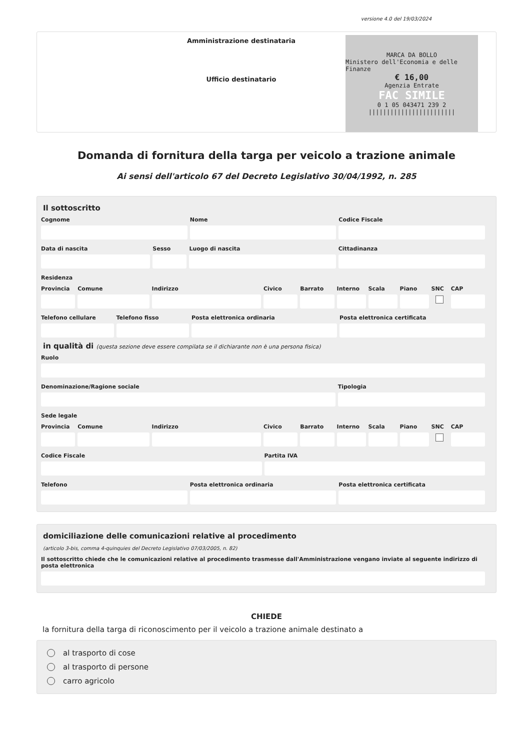versione 4.0 del 19/03/2024
Amministrazione destinataria
Ufficio destinatario
MARCA DA BOLLO
Ministero dell'Economia e delle Finanze
€ 16,00
Agenzia Entrate
FAC SIMILE
0 1 05 043471 239 2
||||||||||||||||||||||||
Domanda di fornitura della targa per veicolo a trazione animale
Ai sensi dell'articolo 67 del Decreto Legislativo 30/04/1992, n. 285
Il sottoscritto
Cognome Nome Codice Fiscale
Data di nascita Sesso Luogo di nascita Cittadinanza
Residenza
Provincia Comune Indirizzo Civico Barrato Interno Scala Piano SNC CAP
Telefono cellulare Telefono fisso Posta elettronica ordinaria Posta elettronica certificata
in qualità di (questa sezione deve essere compilata se il dichiarante non è una persona fisica)
Ruolo
Denominazione/Ragione sociale Tipologia
Sede legale
Provincia Comune Indirizzo Civico Barrato Interno Scala Piano SNC CAP
Codice Fiscale Partita IVA
Telefono Posta elettronica ordinaria Posta elettronica certificata
domiciliazione delle comunicazioni relative al procedimento
(articolo 3-bis, comma 4-quinquies del Decreto Legislativo 07/03/2005, n. 82)
Il sottoscritto chiede che le comunicazioni relative al procedimento trasmesse dall'Amministrazione vengano inviate al seguente indirizzo di posta elettronica
CHIEDE
la fornitura della targa di riconoscimento per il veicolo a trazione animale destinato a
al trasporto di cose
al trasporto di persone
carro agricolo